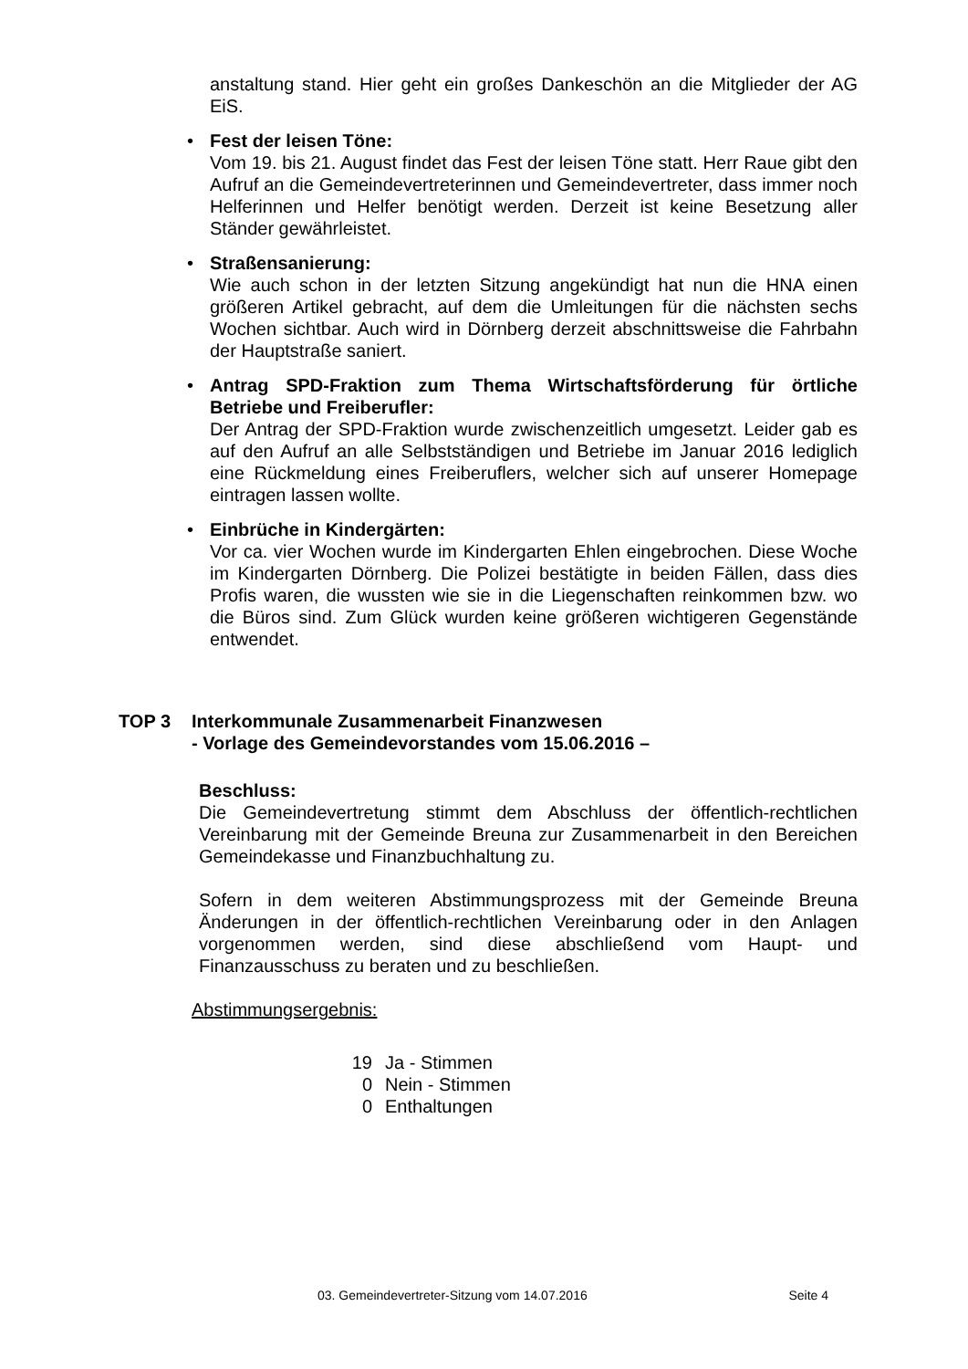anstaltung stand. Hier geht ein großes Dankeschön an die Mitglieder der AG EiS.
• Fest der leisen Töne:
Vom 19. bis 21. August findet das Fest der leisen Töne statt. Herr Raue gibt den Aufruf an die Gemeindevertreterinnen und Gemeindevertreter, dass immer noch Helferinnen und Helfer benötigt werden. Derzeit ist keine Besetzung aller Ständer gewährleistet.
• Straßensanierung:
Wie auch schon in der letzten Sitzung angekündigt hat nun die HNA einen größeren Artikel gebracht, auf dem die Umleitungen für die nächsten sechs Wochen sichtbar. Auch wird in Dörnberg derzeit abschnittsweise die Fahrbahn der Hauptstraße saniert.
• Antrag SPD-Fraktion zum Thema Wirtschaftsförderung für örtliche Betriebe und Freiberufler:
Der Antrag der SPD-Fraktion wurde zwischenzeitlich umgesetzt. Leider gab es auf den Aufruf an alle Selbstständigen und Betriebe im Januar 2016 lediglich eine Rückmeldung eines Freiberuflers, welcher sich auf unserer Homepage eintragen lassen wollte.
• Einbrüche in Kindergärten:
Vor ca. vier Wochen wurde im Kindergarten Ehlen eingebrochen. Diese Woche im Kindergarten Dörnberg. Die Polizei bestätigte in beiden Fällen, dass dies Profis waren, die wussten wie sie in die Liegenschaften reinkommen bzw. wo die Büros sind. Zum Glück wurden keine größeren wichtigeren Gegenstände entwendet.
TOP 3 Interkommunale Zusammenarbeit Finanzwesen
- Vorlage des Gemeindevorstandes vom 15.06.2016 –
Beschluss:
Die Gemeindevertretung stimmt dem Abschluss der öffentlich-rechtlichen Vereinbarung mit der Gemeinde Breuna zur Zusammenarbeit in den Bereichen Gemeindekasse und Finanzbuchhaltung zu.
Sofern in dem weiteren Abstimmungsprozess mit der Gemeinde Breuna Änderungen in der öffentlich-rechtlichen Vereinbarung oder in den Anlagen vorgenommen werden, sind diese abschließend vom Haupt- und Finanzausschuss zu beraten und zu beschließen.
Abstimmungsergebnis:
19 Ja - Stimmen
0 Nein - Stimmen
0 Enthaltungen
03. Gemeindevertreter-Sitzung vom 14.07.2016 Seite 4